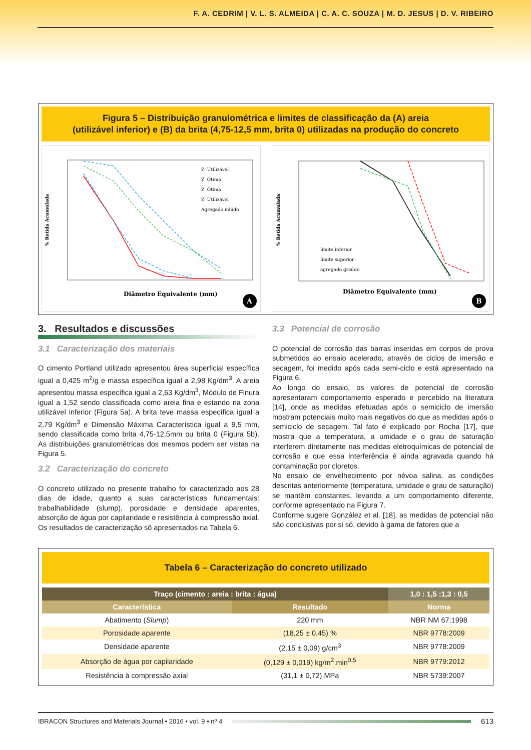F. A. CEDRIM | V. L. S. ALMEIDA | C. A. C. SOUZA | M. D. JESUS | D. V. RIBEIRO
Figura 5 – Distribuição granulométrica e limites de classificação da (A) areia
(utilizável inferior) e (B) da brita (4,75-12,5 mm, brita 0) utilizadas na produção do concreto
% Retida Acumulada
Diâmetro Equivalente (mm)
Z. Utilizável
Z. Ótima
Z. Ótima
Z. Utilizável
Agregado miúdo
A
% Retida Acumulada
Diâmetro Equivalente (mm)
limite inferior
limite superior
agregado graúdo
B
3. Resultados e discussões
3.1 Caracterização dos materiais
O cimento Portland utilizado apresentou área superficial específica igual a 0,425 m<sup>2</sup>/g e massa específica igual a 2,98 Kg/dm<sup>3</sup>. A areia apresentou massa específica igual a 2,63 Kg/dm<sup>3</sup>, Módulo de Finura igual a 1,52 sendo classificada como areia fina e estando na zona utilizável inferior (Figura 5a). A brita teve massa específica igual a 2,79 Kg/dm<sup>3</sup> e Dimensão Máxima Característica igual a 9,5 mm, sendo classificada como brita 4,75-12,5mm ou brita 0 (Figura 5b). As distribuições granulométricas dos mesmos podem ser vistas na Figura 5.
3.2 Caracterização do concreto
O concreto utilizado no presente trabalho foi caracterizado aos 28 dias de idade, quanto a suas características fundamentais: trabalhabilidade (slump), porosidade e densidade aparentes, absorção de água por capilaridade e resistência à compressão axial. Os resultados de caracterização sõ apresentados na Tabela 6.
3.3 Potencial de corrosão
O potencial de corrosão das barras inseridas em corpos de prova submetidos ao ensaio acelerado, através de ciclos de imersão e secagem, foi medido após cada semi-ciclo e está apresentado na Figura 6.
Ao longo do ensaio, os valores de potencial de corrosão apresentaram comportamento esperado e percebido na literatura [14], onde as medidas efetuadas após o semiciclo de imersão mostram potenciais muito mais negativos do que as medidas após o semiciclo de secagem. Tal fato é explicado por Rocha [17], que mostra que a temperatura, a umidade e o grau de saturação interferem diretamente nas medidas eletroquímicas de potencial de corrosão e que essa interferência é ainda agravada quando há contaminação por cloretos.
No ensaio de envelhecimento por névoa salina, as condições descritas anteriormente (temperatura, umidade e grau de saturação) se mantêm constantes, levando a um comportamento diferente, conforme apresentado na Figura 7.
Conforme sugere González et al. [18], as medidas de potencial não são conclusivas por si só, devido à gama de fatores que a
Tabela 6 – Caracterização do concreto utilizado
| Traço (cimento : areia : brita : água) | | 1,0 : 1,5 :1,3 : 0,5 |
| --- | --- | --- |
| Característica | Resultado | Norma |
| Abatimento ( Slump ) | 220 mm | NBR NM 67:1998 |
| Porosidade aparente | (18,25 ± 0,45) % | NBR 9778:2009 |
| Densidade aparente | (2,15 ± 0,09) g/cm<sup>3</sup> | NBR 9778:2009 |
| Absorção de água por capilaridade | (0,129 ± 0,019) kg/m<sup>2</sup>.min<sup>0,5</sup> | NBR 9779:2012 |
| Resistência à compressão axial | (31,1 ± 0,72) MPa | NBR 5739:2007 |
IBRACON Structures and Materials Journal • 2016 • vol. 9 • nº 4 613